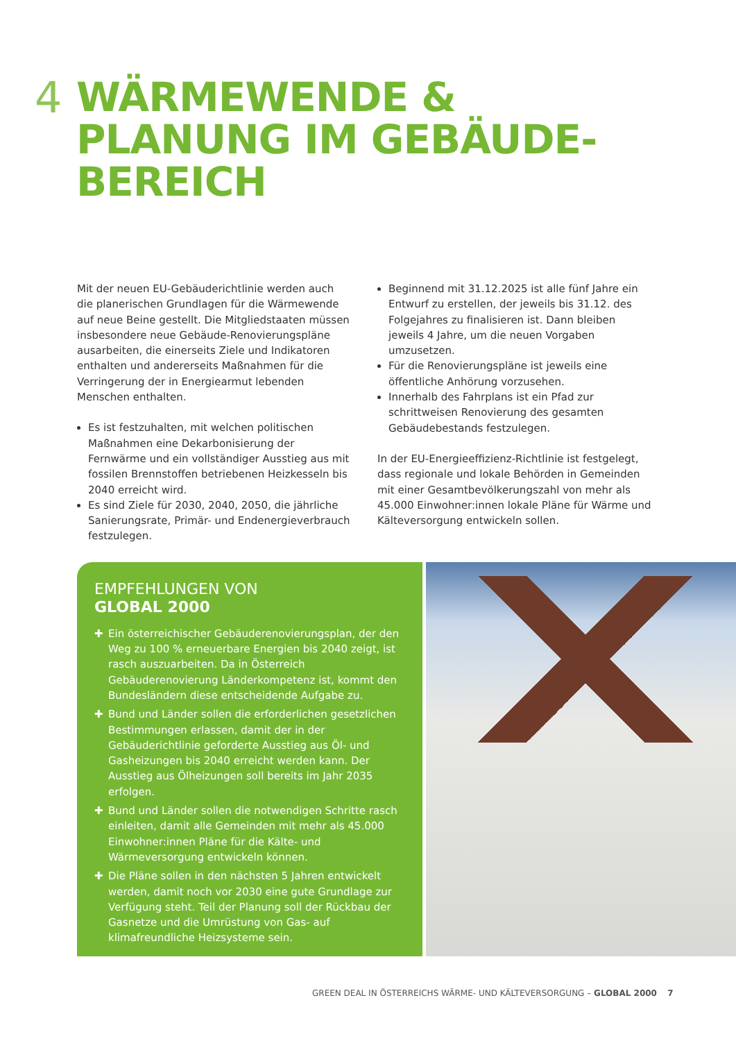4
WÄRMEWENDE &
PLANUNG IM GEBÄUDE-
BEREICH
Mit der neuen EU-Gebäuderichtlinie werden auch die planerischen Grundlagen für die Wärmewende auf neue Beine gestellt. Die Mitgliedstaaten müssen insbesondere neue Gebäude-Renovierungspläne ausarbeiten, die einerseits Ziele und Indikatoren enthalten und andererseits Maßnahmen für die Verringerung der in Energiearmut lebenden Menschen enthalten.
Es ist festzuhalten, mit welchen politischen Maßnahmen eine Dekarbonisierung der Fernwärme und ein vollständiger Ausstieg aus mit fossilen Brennstoffen betriebenen Heizkesseln bis 2040 erreicht wird.
Es sind Ziele für 2030, 2040, 2050, die jährliche Sanierungsrate, Primär- und Endenergieverbrauch festzulegen.
Beginnend mit 31.12.2025 ist alle fünf Jahre ein Entwurf zu erstellen, der jeweils bis 31.12. des Folgejahres zu finalisieren ist. Dann bleiben jeweils 4 Jahre, um die neuen Vorgaben umzusetzen.
Für die Renovierungspläne ist jeweils eine öffentliche Anhörung vorzusehen.
Innerhalb des Fahrplans ist ein Pfad zur schrittweisen Renovierung des gesamten Gebäudebestands festzulegen.
In der EU-Energieeffizienz-Richtlinie ist festgelegt, dass regionale und lokale Behörden in Gemeinden mit einer Gesamtbevölkerungszahl von mehr als 45.000 Einwohner:innen lokale Pläne für Wärme und Kälteversorgung entwickeln sollen.
EMPFEHLUNGEN VON
GLOBAL 2000
✚ Ein österreichischer Gebäuderenovierungsplan, der den Weg zu 100 % erneuerbare Energien bis 2040 zeigt, ist rasch auszuarbeiten. Da in Österreich Gebäuderenovierung Länderkompetenz ist, kommt den Bundesländern diese entscheidende Aufgabe zu.
✚ Bund und Länder sollen die erforderlichen gesetzlichen Bestimmungen erlassen, damit der in der Gebäuderichtlinie geforderte Ausstieg aus Öl- und Gasheizungen bis 2040 erreicht werden kann. Der Ausstieg aus Ölheizungen soll bereits im Jahr 2035 erfolgen.
✚ Bund und Länder sollen die notwendigen Schritte rasch einleiten, damit alle Gemeinden mit mehr als 45.000 Einwohner:innen Pläne für die Kälte- und Wärmeversorgung entwickeln können.
✚ Die Pläne sollen in den nächsten 5 Jahren entwickelt werden, damit noch vor 2030 eine gute Grundlage zur Verfügung steht. Teil der Planung soll der Rückbau der Gasnetze und die Umrüstung von Gas- auf klimafreundliche Heizsysteme sein.
GREEN DEAL IN ÖSTERREICHS WÄRME- UND KÄLTEVERSORGUNG – GLOBAL 2000 7